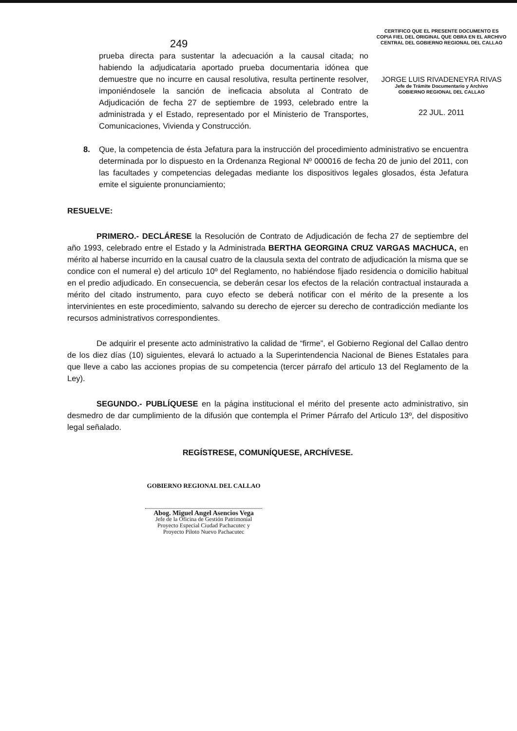CERTIFICO QUE EL PRESENTE DOCUMENTO ES
COPIA FIEL DEL ORIGINAL QUE OBRA EN EL ARCHIVO
CENTRAL DEL GOBIERNO REGIONAL DEL CALLAO
JORGE LUIS RIVADENEYRA RIVAS
Jefe de Trámite Documentario y Archivo
GOBIERNO REGIONAL DEL CALLAO
22 JUL. 2011
249
prueba directa para sustentar la adecuación a la causal citada; no habiendo la adjudicataria aportado prueba documentaria idónea que demuestre que no incurre en causal resolutiva, resulta pertinente resolver, imponiéndosele la sanción de ineficacia absoluta al Contrato de Adjudicación de fecha 27 de septiembre de 1993, celebrado entre la administrada y el Estado, representado por el Ministerio de Transportes, Comunicaciones, Vivienda y Construcción.
8. Que, la competencia de ésta Jefatura para la instrucción del procedimiento administrativo se encuentra determinada por lo dispuesto en la Ordenanza Regional Nº 000016 de fecha 20 de junio del 2011, con las facultades y competencias delegadas mediante los dispositivos legales glosados, ésta Jefatura emite el siguiente pronunciamiento;
RESUELVE:
PRIMERO.- DECLÁRESE la Resolución de Contrato de Adjudicación de fecha 27 de septiembre del año 1993, celebrado entre el Estado y la Administrada BERTHA GEORGINA CRUZ VARGAS MACHUCA, en mérito al haberse incurrido en la causal cuatro de la clausula sexta del contrato de adjudicación la misma que se condice con el numeral e) del articulo 10º del Reglamento, no habiéndose fijado residencia o domicilio habitual en el predio adjudicado. En consecuencia, se deberán cesar los efectos de la relación contractual instaurada a mérito del citado instrumento, para cuyo efecto se deberá notificar con el mérito de la presente a los intervinientes en este procedimiento, salvando su derecho de ejercer su derecho de contradicción mediante los recursos administrativos correspondientes.
De adquirir el presente acto administrativo la calidad de “firme”, el Gobierno Regional del Callao dentro de los diez días (10) siguientes, elevará lo actuado a la Superintendencia Nacional de Bienes Estatales para que lleve a cabo las acciones propias de su competencia (tercer párrafo del articulo 13 del Reglamento de la Ley).
SEGUNDO.- PUBLÍQUESE en la página institucional el mérito del presente acto administrativo, sin desmedro de dar cumplimiento de la difusión que contempla el Primer Párrafo del Articulo 13º, del dispositivo legal señalado.
REGÍSTRESE, COMUNÍQUESE, ARCHÍVESE.
GOBIERNO REGIONAL DEL CALLAO
Abog. Miguel Angel Asencios Vega
Jefe de la Oficina de Gestión Patrimonial
Proyecto Especial Ciudad Pachacutec y
Proyecto Piloto Nuevo Pachacutec